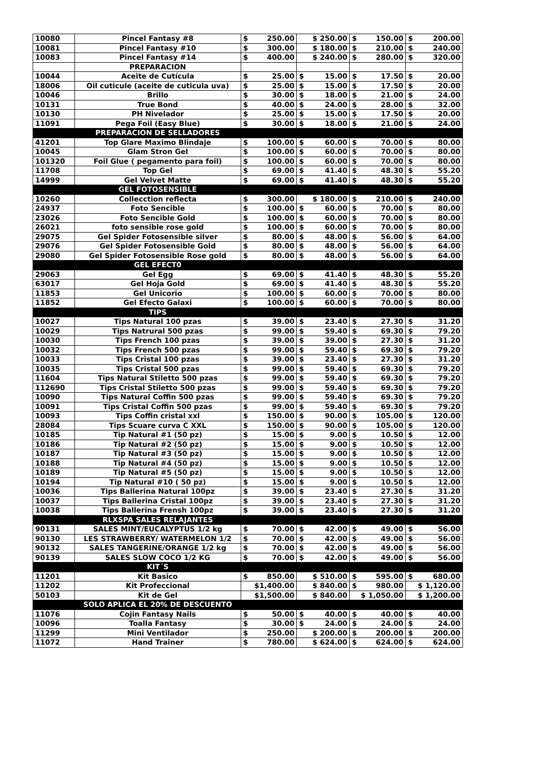| 10080 | Pincel Fantasy #8 | $ 250.00 | $ 250.00 | $ 150.00 | $ 200.00 |
| 10081 | Pincel Fantasy #10 | $ 300.00 | $ 180.00 | $ 210.00 | $ 240.00 |
| 10083 | Pincel Fantasy #14 | $ 400.00 | $ 240.00 | $ 280.00 | $ 320.00 |
| | PREPARACION | | | | |
| 10044 | Aceite de Cutícula | $ 25.00 | $ 15.00 | $ 17.50 | $ 20.00 |
| 18006 | Oil cuticule (aceite de cuticula uva) | $ 25.00 | $ 15.00 | $ 17.50 | $ 20.00 |
| 10046 | Brillo | $ 30.00 | $ 18.00 | $ 21.00 | $ 24.00 |
| 10131 | True Bond | $ 40.00 | $ 24.00 | $ 28.00 | $ 32.00 |
| 10130 | PH Nivelador | $ 25.00 | $ 15.00 | $ 17.50 | $ 20.00 |
| 11091 | Pega Foil (Easy Blue) | $ 30.00 | $ 18.00 | $ 21.00 | $ 24.00 |
| | PREPARACION DE SELLADORES | | | | |
| 41201 | Top Glare Maximo Blindaje | $ 100.00 | $ 60.00 | $ 70.00 | $ 80.00 |
| 10045 | Glam Stron Gel | $ 100.00 | $ 60.00 | $ 70.00 | $ 80.00 |
| 101320 | Foil Glue ( pegamento para foil) | $ 100.00 | $ 60.00 | $ 70.00 | $ 80.00 |
| 11708 | Top Gel | $ 69.00 | $ 41.40 | $ 48.30 | $ 55.20 |
| 14999 | Gel Velvet Matte | $ 69.00 | $ 41.40 | $ 48.30 | $ 55.20 |
| | GEL FOTOSENSIBLE | | | | |
| 10260 | Collecction reflecta | $ 300.00 | $ 180.00 | $ 210.00 | $ 240.00 |
| 24937 | Foto Sencible | $ 100.00 | $ 60.00 | $ 70.00 | $ 80.00 |
| 23026 | Foto Sencible Gold | $ 100.00 | $ 60.00 | $ 70.00 | $ 80.00 |
| 26021 | foto sensible rose gold | $ 100.00 | $ 60.00 | $ 70.00 | $ 80.00 |
| 29075 | Gel Spider Fotosensible silver | $ 80.00 | $ 48.00 | $ 56.00 | $ 64.00 |
| 29076 | Gel Spider Fotosensible Gold | $ 80.00 | $ 48.00 | $ 56.00 | $ 64.00 |
| 29080 | Gel Spider Fotosensible Rose gold | $ 80.00 | $ 48.00 | $ 56.00 | $ 64.00 |
| | GEL EFECT0 | | | | |
| 29063 | Gel Egg | $ 69.00 | $ 41.40 | $ 48.30 | $ 55.20 |
| 63017 | Gel Hoja Gold | $ 69.00 | $ 41.40 | $ 48.30 | $ 55.20 |
| 11853 | Gel Unicorio | $ 100.00 | $ 60.00 | $ 70.00 | $ 80.00 |
| 11852 | Gel Efecto Galaxi | $ 100.00 | $ 60.00 | $ 70.00 | $ 80.00 |
| | TIPS | | | | |
| 10027 | Tips Natural 100 pzas | $ 39.00 | $ 23.40 | $ 27.30 | $ 31.20 |
| 10029 | Tips Natrural 500 pzas | $ 99.00 | $ 59.40 | $ 69.30 | $ 79.20 |
| 10030 | Tips French 100 pzas | $ 39.00 | $ 39.00 | $ 27.30 | $ 31.20 |
| 10032 | Tips French 500 pzas | $ 99.00 | $ 59.40 | $ 69.30 | $ 79.20 |
| 10033 | Tips Cristal 100 pzas | $ 39.00 | $ 23.40 | $ 27.30 | $ 31.20 |
| 10035 | Tips Cristal 500 pzas | $ 99.00 | $ 59.40 | $ 69.30 | $ 79.20 |
| 11604 | Tips Natural Stiletto 500 pzas | $ 99.00 | $ 59.40 | $ 69.30 | $ 79.20 |
| 112690 | Tips Cristal Stiletto 500 pzas | $ 99.00 | $ 59.40 | $ 69.30 | $ 79.20 |
| 10090 | Tips Natural Coffin 500 pzas | $ 99.00 | $ 59.40 | $ 69.30 | $ 79.20 |
| 10091 | Tips Cristal Coffin 500 pzas | $ 99.00 | $ 59.40 | $ 69.30 | $ 79.20 |
| 10093 | Tips Coffin cristal xxl | $ 150.00 | $ 90.00 | $ 105.00 | $ 120.00 |
| 28084 | Tips Scuare curva C XXL | $ 150.00 | $ 90.00 | $ 105.00 | $ 120.00 |
| 10185 | Tip Natural #1 (50 pz) | $ 15.00 | $ 9.00 | $ 10.50 | $ 12.00 |
| 10186 | Tip Natural #2 (50 pz) | $ 15.00 | $ 9.00 | $ 10.50 | $ 12.00 |
| 10187 | Tip Natural #3 (50 pz) | $ 15.00 | $ 9.00 | $ 10.50 | $ 12.00 |
| 10188 | Tip Natural #4 (50 pz) | $ 15.00 | $ 9.00 | $ 10.50 | $ 12.00 |
| 10189 | Tip Natural #5 (50 pz) | $ 15.00 | $ 9.00 | $ 10.50 | $ 12.00 |
| 10194 | Tip Natural #10 ( 50 pz) | $ 15.00 | $ 9.00 | $ 10.50 | $ 12.00 |
| 10036 | Tips Ballerina Natural 100pz | $ 39.00 | $ 23.40 | $ 27.30 | $ 31.20 |
| 10037 | Tips Ballerina Cristal 100pz | $ 39.00 | $ 23.40 | $ 27.30 | $ 31.20 |
| 10038 | Tips Ballerina Frensh 100pz | $ 39.00 | $ 23.40 | $ 27.30 | $ 31.20 |
| | RLXSPA SALES RELAJANTES | | | | |
| 90131 | SALES MINT/EUCALYPTUS 1/2 kg | $ 70.00 | $ 42.00 | $ 49.00 | $ 56.00 |
| 90130 | LES STRAWBERRY/ WATERMELON 1/2 | $ 70.00 | $ 42.00 | $ 49.00 | $ 56.00 |
| 90132 | SALES TANGERINE/ORANGE 1/2 kg | $ 70.00 | $ 42.00 | $ 49.00 | $ 56.00 |
| 90139 | SALES SLOW COCO 1/2 KG | $ 70.00 | $ 42.00 | $ 49.00 | $ 56.00 |
| | KIT´S | | | | |
| 11201 | Kit Basico | $ 850.00 | $ 510.00 | $ 595.00 | $ 680.00 |
| 11202 | Kit Profeccional | $1,400.00 | $ 840.00 | $ 980.00 | $ 1,120.00 |
| 50103 | Kit de Gel | $1,500.00 | $ 840.00 | $ 1,050.00 | $ 1,200.00 |
| | SOLO APLICA EL 20% DE DESCUENTO | | | | |
| 11076 | Cojin Fantasy Nails | $ 50.00 | $ 40.00 | $ 40.00 | $ 40.00 |
| 10096 | Toalla Fantasy | $ 30.00 | $ 24.00 | $ 24.00 | $ 24.00 |
| 11299 | Mini Ventilador | $ 250.00 | $ 200.00 | $ 200.00 | $ 200.00 |
| 11072 | Hand Trainer | $ 780.00 | $ 624.00 | $ 624.00 | $ 624.00 |